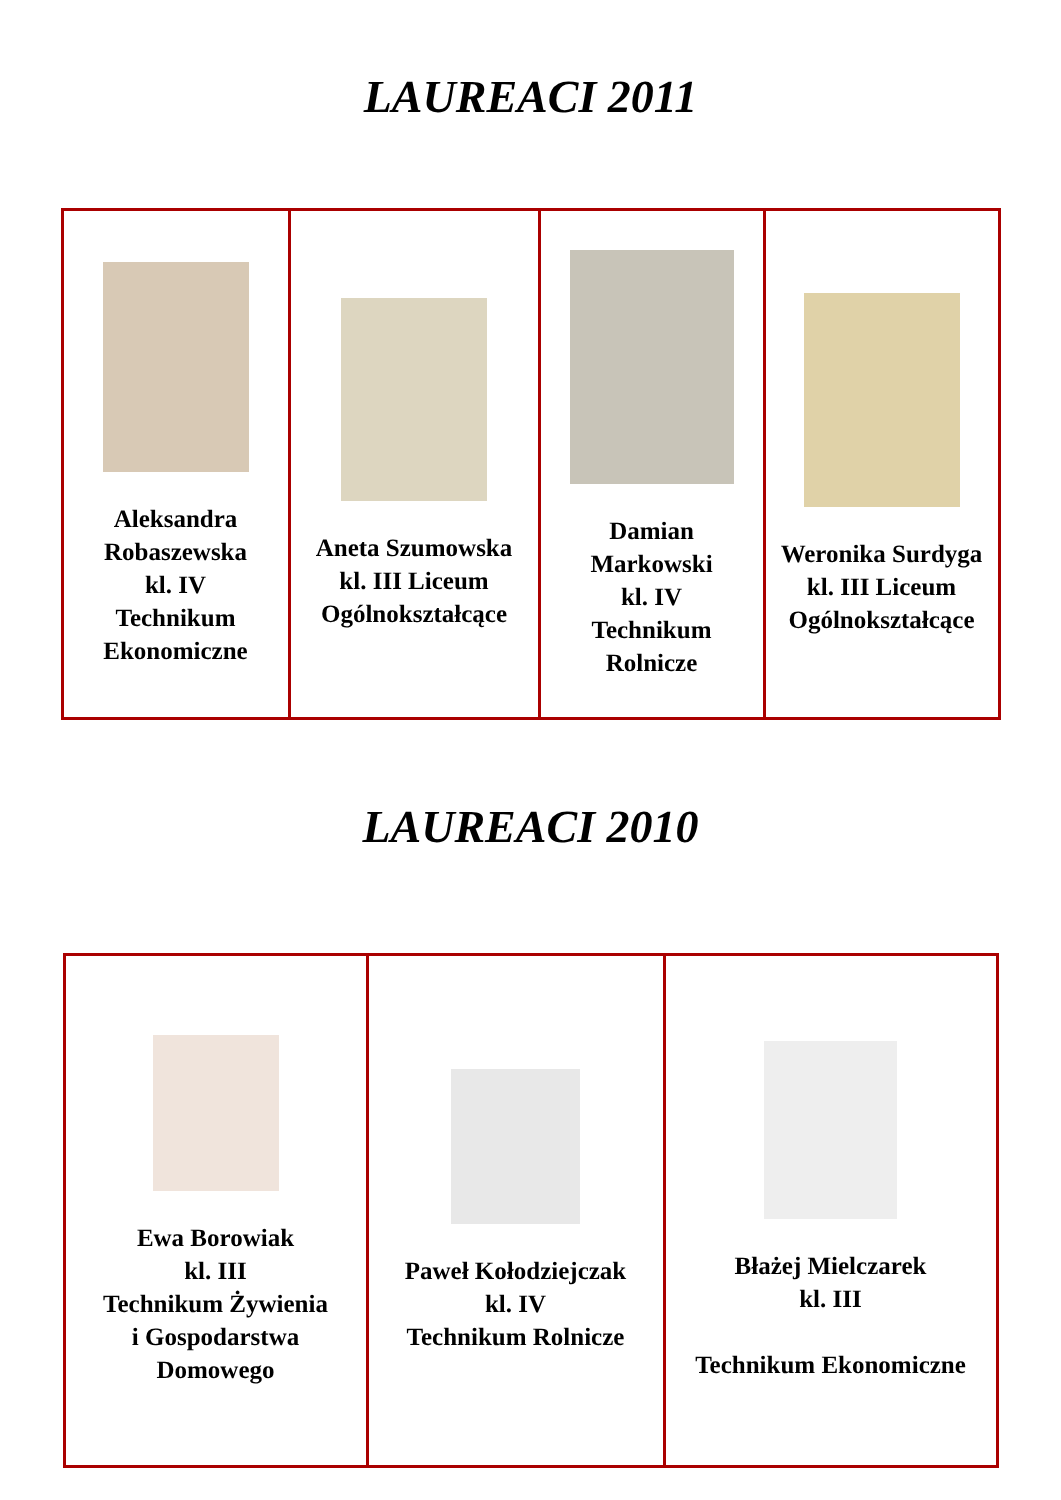LAUREACI 2011
| Aleksandra Robaszewska kl. IV Technikum Ekonomiczne | Aneta Szumowska kl. III Liceum Ogólnokształcące | Damian Markowski kl. IV Technikum Rolnicze | Weronika Surdyga kl. III Liceum Ogólnokształcące |
LAUREACI 2010
| Ewa Borowiak kl. III Technikum Żywienia i Gospodarstwa Domowego | Paweł Kołodziejczak kl. IV Technikum Rolnicze | Błażej Mielczarek kl. III Technikum Ekonomiczne |